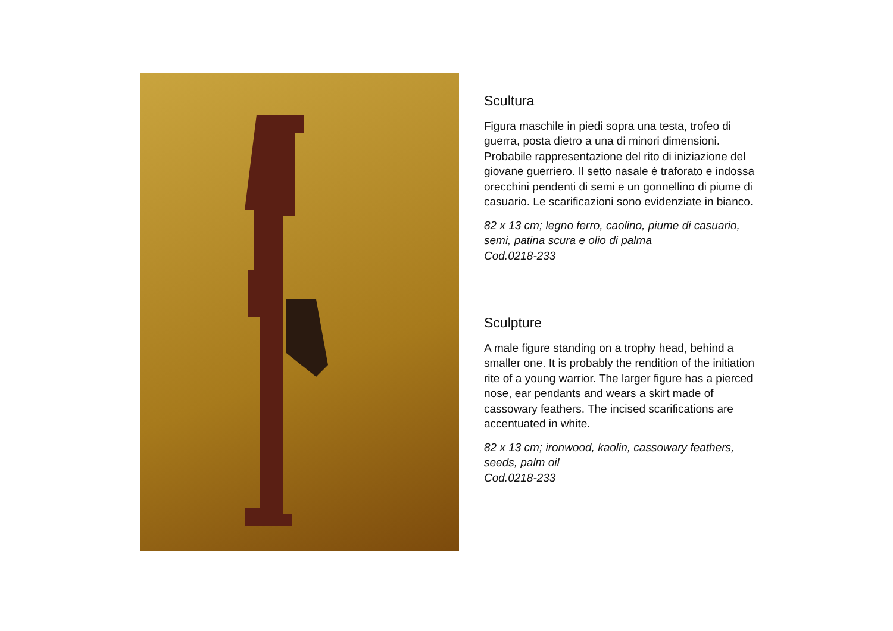Scultura
Figura maschile in piedi sopra una testa, trofeo di guerra, posta dietro a una di minori dimensioni. Probabile rappresentazione del rito di iniziazione del giovane guerriero. Il setto nasale è traforato e indossa orecchini pendenti di semi e un gonnellino di piume di casuario. Le scarificazioni sono evidenziate in bianco.
82 x 13 cm; legno ferro, caolino, piume di casuario, semi, patina scura e olio di palma
Cod.0218-233
Sculpture
A male figure standing on a trophy head, behind a smaller one. It is probably the rendition of the initiation rite of a young warrior. The larger figure has a pierced nose, ear pendants and wears a skirt made of cassowary feathers. The incised scarifications are accentuated in white.
82 x 13 cm; ironwood, kaolin, cassowary feathers, seeds, palm oil
Cod.0218-233